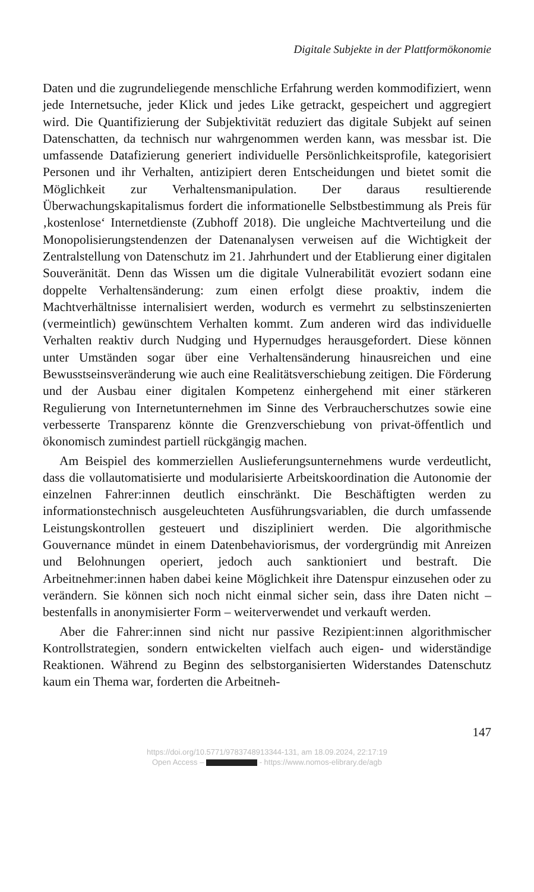Digitale Subjekte in der Plattformökonomie
Daten und die zugrundeliegende menschliche Erfahrung werden kommodifiziert, wenn jede Internetsuche, jeder Klick und jedes Like getrackt, gespeichert und aggregiert wird. Die Quantifizierung der Subjektivität reduziert das digitale Subjekt auf seinen Datenschatten, da technisch nur wahrgenommen werden kann, was messbar ist. Die umfassende Datafizierung generiert individuelle Persönlichkeitsprofile, kategorisiert Personen und ihr Verhalten, antizipiert deren Entscheidungen und bietet somit die Möglichkeit zur Verhaltensmanipulation. Der daraus resultierende Überwachungskapitalismus fordert die informationelle Selbstbestimmung als Preis für ‚kostenlose‘ Internetdienste (Zubhoff 2018). Die ungleiche Machtverteilung und die Monopolisierungstendenzen der Datenanalysen verweisen auf die Wichtigkeit der Zentralstellung von Datenschutz im 21. Jahrhundert und der Etablierung einer digitalen Souveränität. Denn das Wissen um die digitale Vulnerabilität evoziert sodann eine doppelte Verhaltensänderung: zum einen erfolgt diese proaktiv, indem die Machtverhältnisse internalisiert werden, wodurch es vermehrt zu selbstinszenierten (vermeintlich) gewünschtem Verhalten kommt. Zum anderen wird das individuelle Verhalten reaktiv durch Nudging und Hypernudges herausgefordert. Diese können unter Umständen sogar über eine Verhaltensänderung hinausreichen und eine Bewusstseinsveränderung wie auch eine Realitätsverschiebung zeitigen. Die Förderung und der Ausbau einer digitalen Kompetenz einhergehend mit einer stärkeren Regulierung von Internetunternehmen im Sinne des Verbraucherschutzes sowie eine verbesserte Transparenz könnte die Grenzverschiebung von privat-öffentlich und ökonomisch zumindest partiell rückgängig machen.
Am Beispiel des kommerziellen Auslieferungsunternehmens wurde verdeutlicht, dass die vollautomatisierte und modularisierte Arbeitskoordination die Autonomie der einzelnen Fahrer:innen deutlich einschränkt. Die Beschäftigten werden zu informationstechnisch ausgeleuchteten Ausführungsvariablen, die durch umfassende Leistungskontrollen gesteuert und diszipliniert werden. Die algorithmische Gouvernance mündet in einem Datenbehaviorismus, der vordergründig mit Anreizen und Belohnungen operiert, jedoch auch sanktioniert und bestraft. Die Arbeitnehmer:innen haben dabei keine Möglichkeit ihre Datenspur einzusehen oder zu verändern. Sie können sich noch nicht einmal sicher sein, dass ihre Daten nicht – bestenfalls in anonymisierter Form – weiterverwendet und verkauft werden.
Aber die Fahrer:innen sind nicht nur passive Rezipient:innen algorithmischer Kontrollstrategien, sondern entwickelten vielfach auch eigen- und widerständige Reaktionen. Während zu Beginn des selbstorganisierten Widerstandes Datenschutz kaum ein Thema war, forderten die Arbeitneh-
147
https://doi.org/10.5771/9783748913344-131, am 18.09.2024, 22:17:19
Open Access – - https://www.nomos-elibrary.de/agb